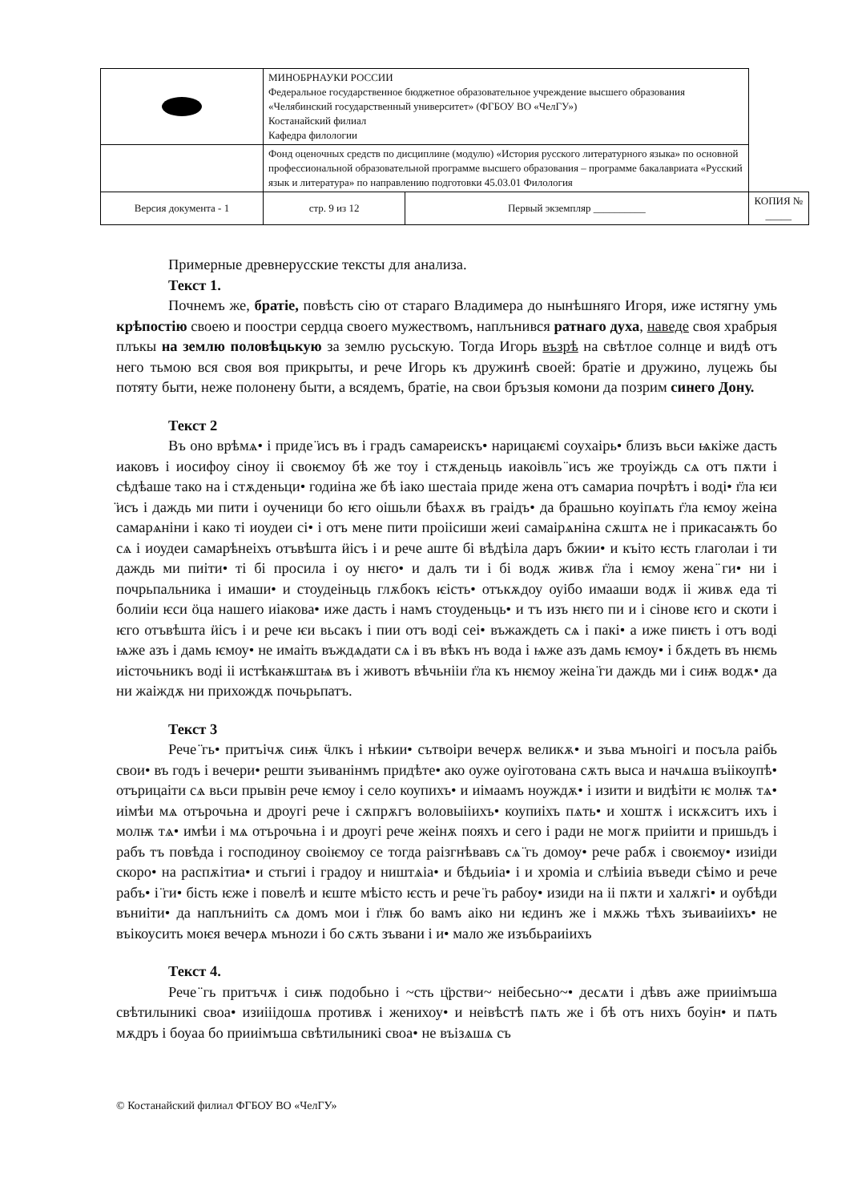| | МИНОБРНАУКИ РОССИИ Федеральное государственное бюджетное образовательное учреждение высшего образования «Челябинский государственный университет» (ФГБОУ ВО «ЧелГУ») Костанайский филиал Кафедра филологии | | | |
| | Фонд оценочных средств по дисциплине (модулю) «История русского литературного языка» по основной профессиональной образовательной программе высшего образования – программе бакалавриата «Русский язык и литература» по направлению подготовки 45.03.01 Филология | | | |
| Версия документа - 1 | | стр. 9 из 12 | Первый экземпляр __________ | КОПИЯ № _____ |
Примерные древнерусские тексты для анализа.
Текст 1.
Почнемъ же, братіе, повѣсть сію от стараго Владимера до нынѣшняго Игоря, иже истягну умь крѣпостію своею и поостри сердца своего мужествомъ, наплънився ратнаго духа, наведе своя храбрыя плъкы на землю половѣцькую за землю русьскую. Тогда Игорь възрѣ на свѣтлое солнце и видѣ отъ него тьмою вся своя воя прикрыты, и рече Игорь къ дружинѣ своей: братіе и дружино, луцежь бы потяту быти, неже полонену быти, а всядемъ, братіе, на свои бръзыя комони да позрим синего Дону.
Текст 2
Въ оно врѣмѧ• і приде ̈исъ въ і градъ самареискъ• нарицаѥмі соухаірь• близъ вьси ѩкіже дасть иаковъ і иосифоу сіноу ii своѥмоу бѣ же тоу і стѫденьць иакоівль ̈исъ же троуіждь сѧ отъ пѫти і сѣдѣаше тако на і стѫденьци• годиіна же бѣ іако шестаіа приде жена отъ самариа почрѣтъ і воді• г̈ла ѥи ̈исъ і даждь ми пити і оученици бо ѥго оішьли бѣахѫ въ граідъ• да брашьно коуіпѧть г̈ла ѥмоу жеіна самарѧніни і како ті иоудеи сі• і отъ мене пити проіісиши жеиі самаірѧніна сѫштѧ не і прикасаѭть бо сѧ і иоудеи самарѣнеіхъ отъвѣшта ӥісъ і и рече аште бі вѣдѣіла даръ бжии• и къіто ѥсть глаголаи і ти даждь ми пиіти• ті бі просила і оу нѥго• и далъ ти і бі водѫ живѫ г̈ла і ѥмоу жена ̈ги• ни і почрьпальника і имаши• и стоудеіньць глѫбокъ ѥість• отъкѫдоу оуібо имааши водѫ ii живѫ еда ті болиіи ѥси ӧца нашего иіакова• иже дасть і намъ стоуденьць• и тъ изъ нѥго пи и і сінове ѥго и скоти і ѥго отъвѣшта ӥісъ і и рече ѥи вьсакъ і пии отъ воді сеі• въжаждеть сѧ і пакі• а иже пиѥть і отъ воді ѩже азъ і дамь ѥмоу• не имаіть въждѧдати сѧ і въ вѣкъ нъ вода і ѩже азъ дамь ѥмоу• і бѫдеть въ нѥмь иісточьникъ воді ii истѣкаѭштаѩ въ і животъ вѣчьніiи г̈ла къ нѥмоу жеіна ̈ги даждь ми і сиѭ водѫ• да ни жаіждѫ ни прихождѫ почьрьпатъ.
Текст 3
Рече ̈гь• притъічѫ сиѭ ӵлкъ і нѣкии• сътвоіри вечерѫ великѫ• и зъва мъноігі и посъла раібь свои• въ годъ і вечери• решти зъиванінмъ придѣте• ако оуже оуіготована сѫть выса и начѧша въіікоупѣ• отърицаіти сѧ вьси прывін рече ѥмоу і село коупихъ• и иімаамъ ноуждѫ• і изити и видѣіти ѥ молѭ тѧ• иімѣи мѧ отърочьна и дроугі рече і сѫпрѫгъ воловыііихъ• коупиіхъ пѧть• и хоштѫ і искѫситъ ихъ і молѭ тѧ• имѣи і мѧ отърочьна і и дроугі рече жеінѫ пояхъ и сего і ради не могѫ приіити и пришьдъ і рабъ тъ повѣда і господиноу своіѥмоу се тогда раізгнѣвавъ сѧ ̈гь домоу• рече рабѫ і своѥмоу• изиіди скоро• на распѫітиа• и стьгиі і градоу и ништѧіа• и бѣдьиіа• і и хроміа и слѣiиіа въведи сѣімо и рече рабъ• і ̈ги• бість ѥже і повелѣ и ѥште мѣісто ѥсть и рече ̈гь рабоу• изиди на ii пѫти и халѫгі• и оубѣди въниіти• да наплъниіть сѧ домъ мои і г̈лѭ бо вамъ аіко ни ѥдинъ же і мѫжь тѣхъ зъиваиіихъ• не въікоусить моѥя вечерѧ мъноzи і бо сѫть зъвани і и• мало же изъбьраиіихъ
Текст 4.
Рече ̈гь притъчѫ і сиѭ подобьно і ~сть ц̈рстви~ неібесьно~• десѧти і дѣвъ аже прииімъша свѣтилыникі своа• изиііiдошѧ противѫ і женихоу• и неівѣстѣ пѧть же і бѣ отъ нихъ боуін• и пѧть мѫдръ і боуаа бо прииімъша свѣтилыникі своа• не въізѧшѧ съ
© Костанайский филиал ФГБОУ ВО «ЧелГУ»